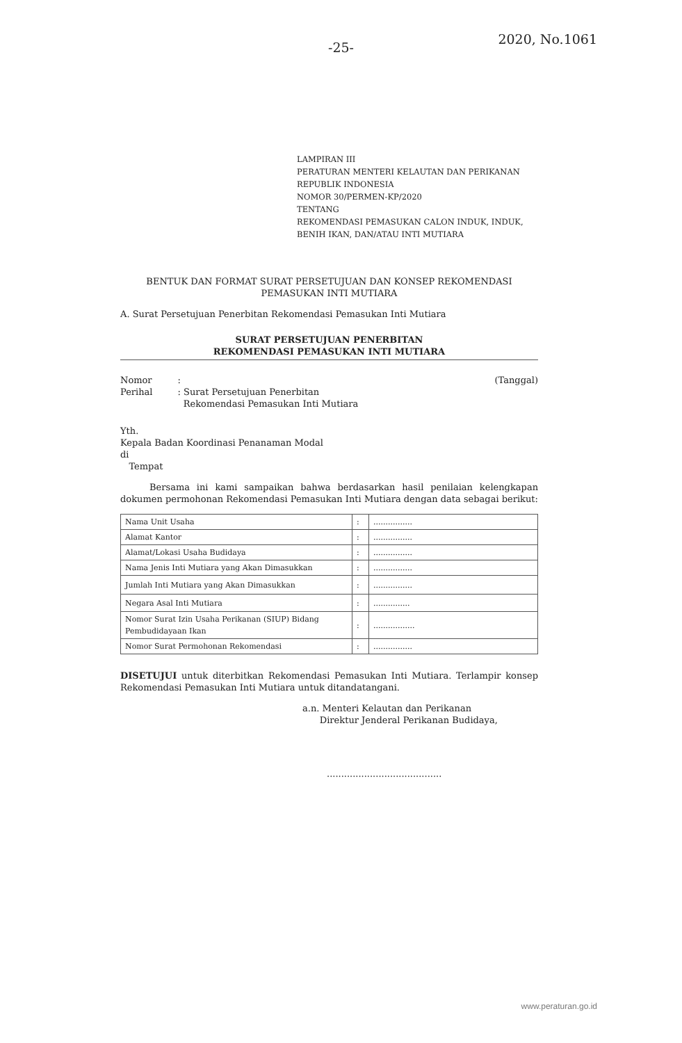-25-
2020, No.1061
LAMPIRAN III
PERATURAN MENTERI KELAUTAN DAN PERIKANAN
REPUBLIK INDONESIA
NOMOR 30/PERMEN-KP/2020
TENTANG
REKOMENDASI PEMASUKAN CALON INDUK, INDUK,
BENIH IKAN, DAN/ATAU INTI MUTIARA
BENTUK DAN FORMAT SURAT PERSETUJUAN DAN KONSEP REKOMENDASI
PEMASUKAN INTI MUTIARA
A. Surat Persetujuan Penerbitan Rekomendasi Pemasukan Inti Mutiara
SURAT PERSETUJUAN PENERBITAN
REKOMENDASI PEMASUKAN INTI MUTIARA
Nomor
Perihal
:
: Surat Persetujuan Penerbitan
Rekomendasi Pemasukan Inti Mutiara
(Tanggal)
Yth.
Kepala Badan Koordinasi Penanaman Modal
di
Tempat
Bersama ini kami sampaikan bahwa berdasarkan hasil penilaian kelengkapan dokumen permohonan Rekomendasi Pemasukan Inti Mutiara dengan data sebagai berikut:
| Nama Unit Usaha | : | ................ |
| Alamat Kantor | : | ................ |
| Alamat/Lokasi Usaha Budidaya | : | ................ |
| Nama Jenis Inti Mutiara yang Akan Dimasukkan | : | ................ |
| Jumlah Inti Mutiara yang Akan Dimasukkan | : | ................ |
| Negara Asal Inti Mutiara | : | ............... |
| Nomor Surat Izin Usaha Perikanan (SIUP) Bidang Pembudidayaan Ikan | : | ................. |
| Nomor Surat Permohonan Rekomendasi | : | ................ |
DISETUJUI untuk diterbitkan Rekomendasi Pemasukan Inti Mutiara. Terlampir konsep Rekomendasi Pemasukan Inti Mutiara untuk ditandatangani.
a.n. Menteri Kelautan dan Perikanan
Direktur Jenderal Perikanan Budidaya,
........................................
www.peraturan.go.id